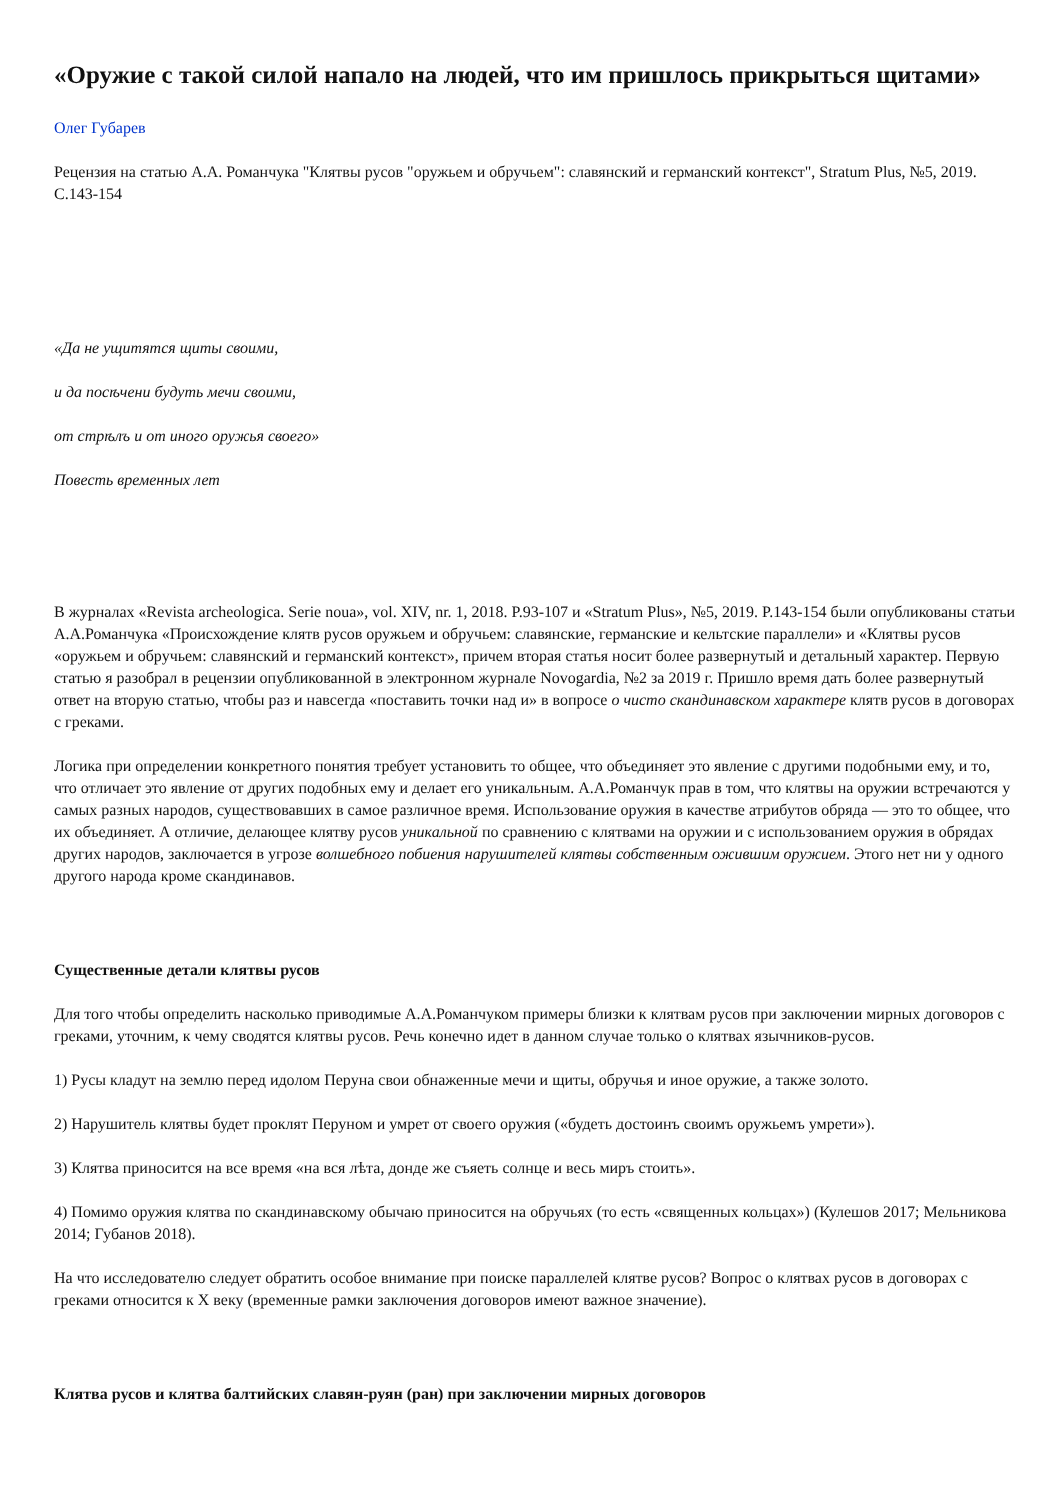«Оружие с такой силой напало на людей, что им пришлось прикрыться щитами»
Олег Губарев
Рецензия на статью А.А. Романчука "Клятвы русов "оружьем и обручьем": славянский и германский контекст", Stratum Plus, №5, 2019. С.143-154
«Да не ущитятся щиты своими,
и да посѣчени будуть мечи своими,
от стрѣлъ и от иного оружья своего»
Повесть временных лет
В журналах «Revista archeologica. Serie noua», vol. XIV, nr. 1, 2018. P.93-107 и «Stratum Plus», №5, 2019. P.143-154 были опубликованы статьи А.А.Романчука «Происхождение клятв русов оружьем и обручьем: славянские, германские и кельтские параллели» и «Клятвы русов «оружьем и обручьем: славянский и германский контекст», причем вторая статья носит более развернутый и детальный характер. Первую статью я разобрал в рецензии опубликованной в электронном журнале Novogardia, №2 за 2019 г. Пришло время дать более развернутый ответ на вторую статью, чтобы раз и навсегда «поставить точки над и» в вопросе о чисто скандинавском характере клятв русов в договорах с греками.
Логика при определении конкретного понятия требует установить то общее, что объединяет это явление с другими подобными ему, и то, что отличает это явление от других подобных ему и делает его уникальным. А.А.Романчук прав в том, что клятвы на оружии встречаются у самых разных народов, существовавших в самое различное время. Использование оружия в качестве атрибутов обряда — это то общее, что их объединяет. А отличие, делающее клятву русов уникальной по сравнению с клятвами на оружии и с использованием оружия в обрядах других народов, заключается в угрозе волшебного побиения нарушителей клятвы собственным ожившим оружием. Этого нет ни у одного другого народа кроме скандинавов.
Существенные детали клятвы русов
Для того чтобы определить насколько приводимые А.А.Романчуком примеры близки к клятвам русов при заключении мирных договоров с греками, уточним, к чему сводятся клятвы русов. Речь конечно идет в данном случае только о клятвах язычников-русов.
1) Русы кладут на землю перед идолом Перуна свои обнаженные мечи и щиты, обручья и иное оружие, а также золото.
2) Нарушитель клятвы будет проклят Перуном и умрет от своего оружия («будеть достоинъ своимъ оружьемъ умрети»).
3) Клятва приносится на все время «на вся лѣта, донде же съяеть солнце и весь миръ стоить».
4) Помимо оружия клятва по скандинавскому обычаю приносится на обручьях (то есть «священных кольцах») (Кулешов 2017; Мельникова 2014; Губанов 2018).
На что исследователю следует обратить особое внимание при поиске параллелей клятве русов? Вопрос о клятвах русов в договорах с греками относится к X веку (временные рамки заключения договоров имеют важное значение).
Клятва русов и клятва балтийских славян-руян (ран) при заключении мирных договоров